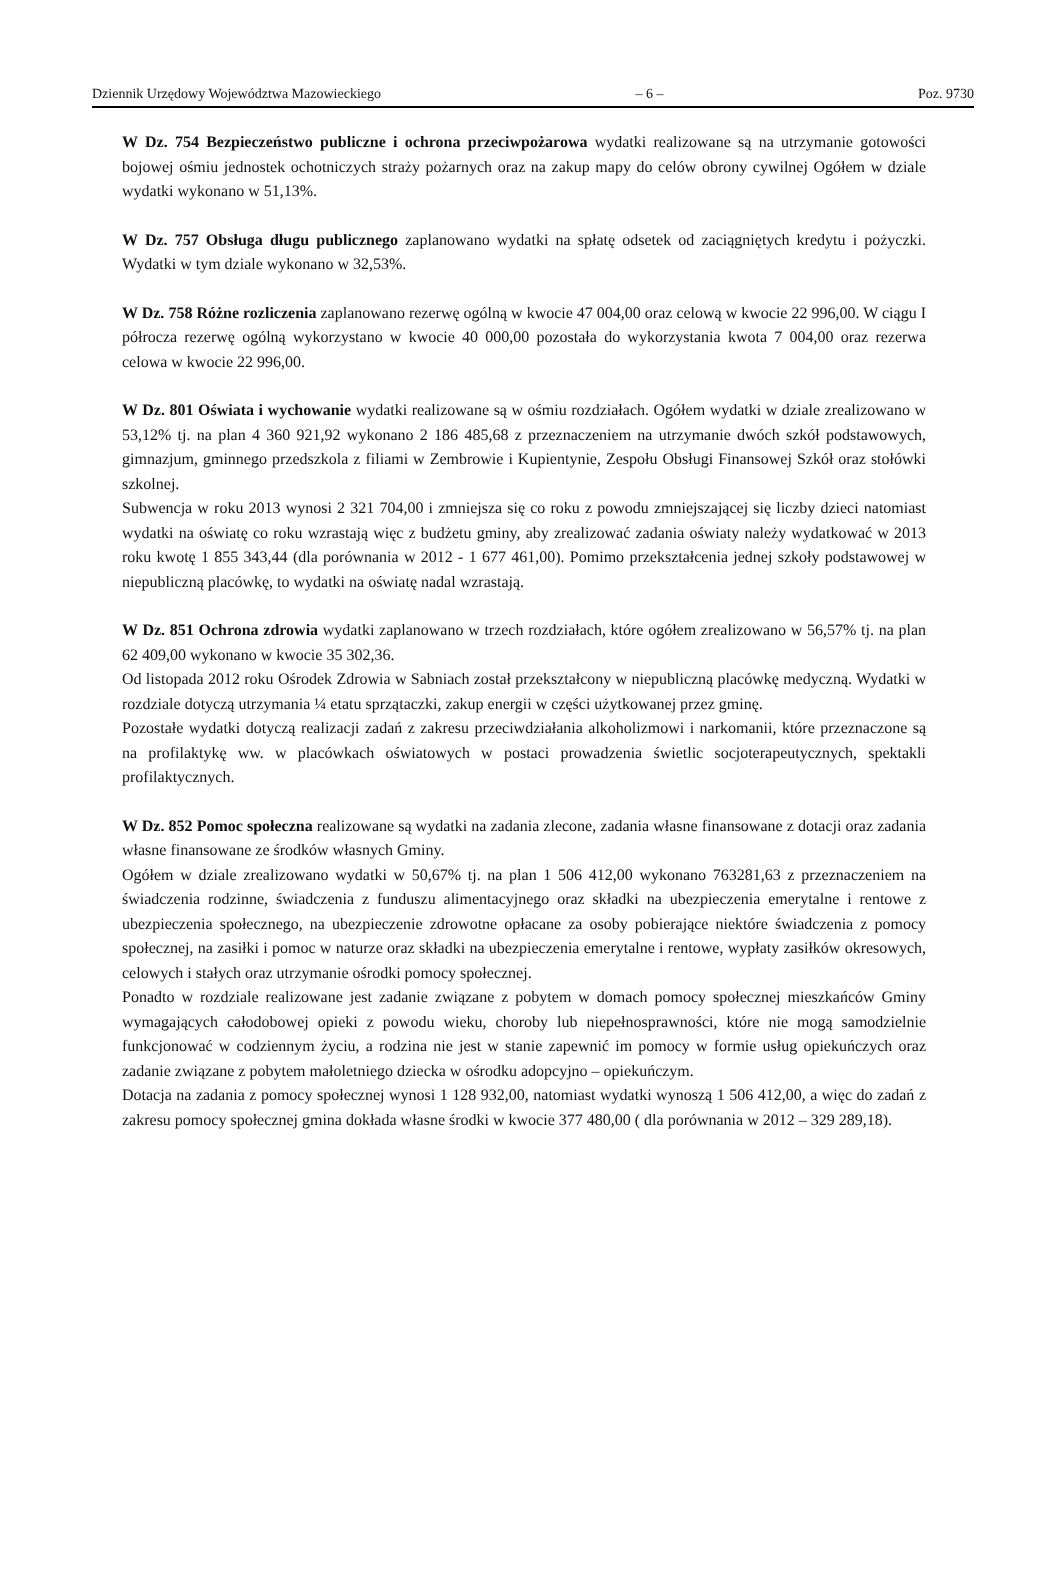Dziennik Urzędowy Województwa Mazowieckiego – 6 – Poz. 9730
W Dz. 754 Bezpieczeństwo publiczne i ochrona przeciwpożarowa wydatki realizowane są na utrzymanie gotowości bojowej ośmiu jednostek ochotniczych straży pożarnych oraz na zakup mapy do celów obrony cywilnej Ogółem w dziale wydatki wykonano w 51,13%.
W Dz. 757 Obsługa długu publicznego zaplanowano wydatki na spłatę odsetek od zaciągniętych kredytu i pożyczki. Wydatki w tym dziale wykonano w 32,53%.
W Dz. 758 Różne rozliczenia zaplanowano rezerwę ogólną w kwocie 47 004,00 oraz celową w kwocie 22 996,00. W ciągu I półrocza rezerwę ogólną wykorzystano w kwocie 40 000,00 pozostała do wykorzystania kwota 7 004,00 oraz rezerwa celowa w kwocie 22 996,00.
W Dz. 801 Oświata i wychowanie wydatki realizowane są w ośmiu rozdziałach. Ogółem wydatki w dziale zrealizowano w 53,12% tj. na plan 4 360 921,92 wykonano 2 186 485,68 z przeznaczeniem na utrzymanie dwóch szkół podstawowych, gimnazjum, gminnego przedszkola z filiami w Zembrowie i Kupientynie, Zespołu Obsługi Finansowej Szkół oraz stołówki szkolnej.
Subwencja w roku 2013 wynosi 2 321 704,00 i zmniejsza się co roku z powodu zmniejszającej się liczby dzieci natomiast wydatki na oświatę co roku wzrastają więc z budżetu gminy, aby zrealizować zadania oświaty należy wydatkować w 2013 roku kwotę 1 855 343,44 (dla porównania w 2012 - 1 677 461,00). Pomimo przekształcenia jednej szkoły podstawowej w niepubliczną placówkę, to wydatki na oświatę nadal wzrastają.
W Dz. 851 Ochrona zdrowia wydatki zaplanowano w trzech rozdziałach, które ogółem zrealizowano w 56,57% tj. na plan 62 409,00 wykonano w kwocie 35 302,36.
Od listopada 2012 roku Ośrodek Zdrowia w Sabniach został przekształcony w niepubliczną placówkę medyczną. Wydatki w rozdziale dotyczą utrzymania ¼ etatu sprzątaczki, zakup energii w części użytkowanej przez gminę.
Pozostałe wydatki dotyczą realizacji zadań z zakresu przeciwdziałania alkoholizmowi i narkomanii, które przeznaczone są na profilaktykę ww. w placówkach oświatowych w postaci prowadzenia świetlic socjoterapeutycznych, spektakli profilaktycznych.
W Dz. 852 Pomoc społeczna realizowane są wydatki na zadania zlecone, zadania własne finansowane z dotacji oraz zadania własne finansowane ze środków własnych Gminy.
Ogółem w dziale zrealizowano wydatki w 50,67% tj. na plan 1 506 412,00 wykonano 763281,63 z przeznaczeniem na świadczenia rodzinne, świadczenia z funduszu alimentacyjnego oraz składki na ubezpieczenia emerytalne i rentowe z ubezpieczenia społecznego, na ubezpieczenie zdrowotne opłacane za osoby pobierające niektóre świadczenia z pomocy społecznej, na zasiłki i pomoc w naturze oraz składki na ubezpieczenia emerytalne i rentowe, wypłaty zasiłków okresowych, celowych i stałych oraz utrzymanie ośrodki pomocy społecznej.
Ponadto w rozdziale realizowane jest zadanie związane z pobytem w domach pomocy społecznej mieszkańców Gminy wymagających całodobowej opieki z powodu wieku, choroby lub niepełnosprawności, które nie mogą samodzielnie funkcjonować w codziennym życiu, a rodzina nie jest w stanie zapewnić im pomocy w formie usług opiekuńczych oraz zadanie związane z pobytem małoletniego dziecka w ośrodku adopcyjno – opiekuńczym.
Dotacja na zadania z pomocy społecznej wynosi 1 128 932,00, natomiast wydatki wynoszą 1 506 412,00, a więc do zadań z zakresu pomocy społecznej gmina dokłada własne środki w kwocie 377 480,00 ( dla porównania w 2012 – 329 289,18).